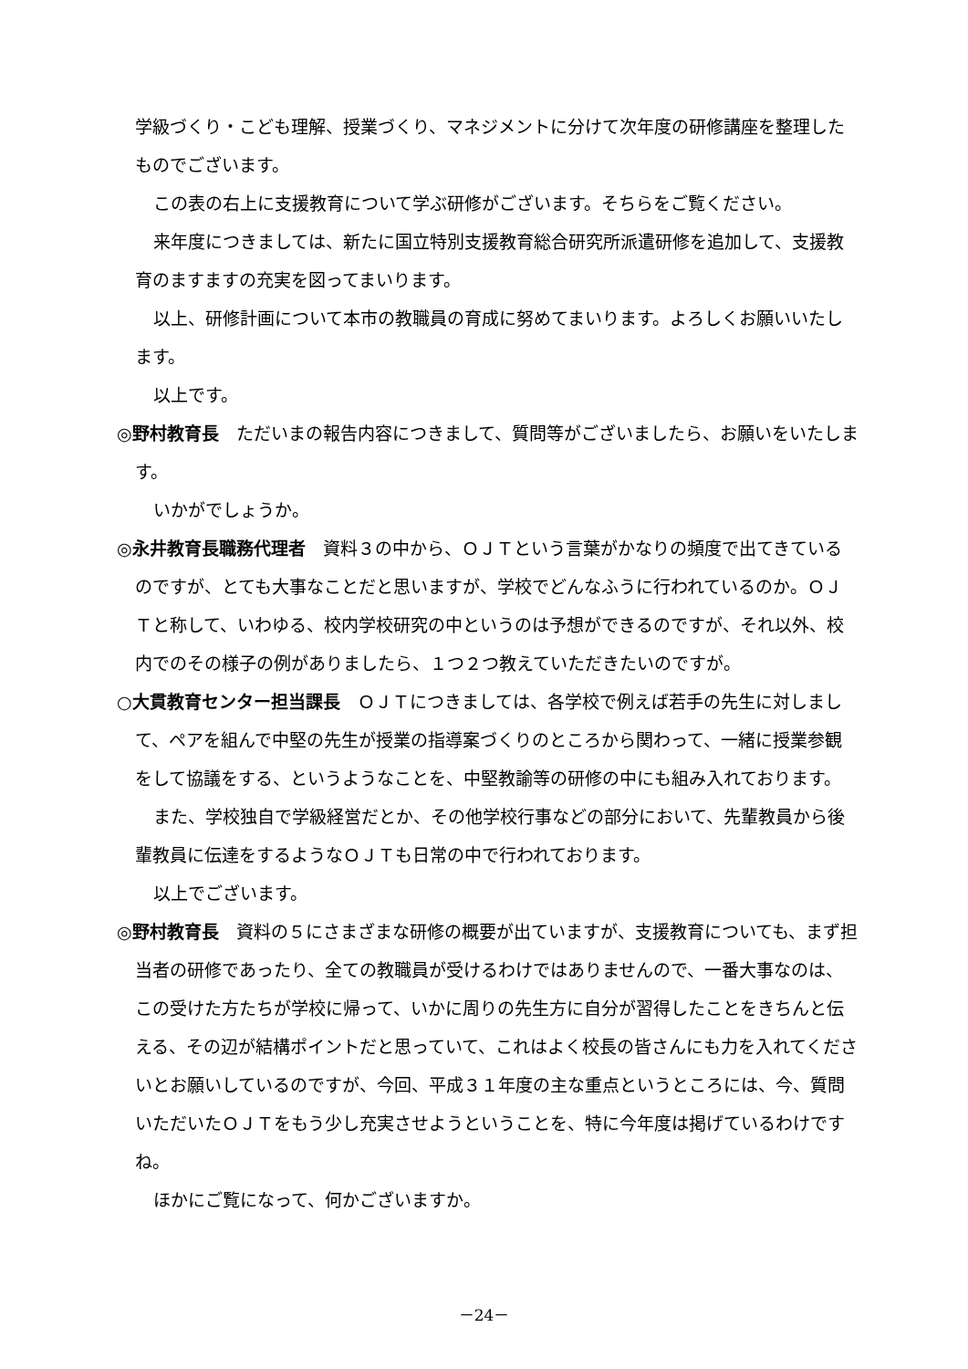学級づくり・こども理解、授業づくり、マネジメントに分けて次年度の研修講座を整理したものでございます。
この表の右上に支援教育について学ぶ研修がございます。そちらをご覧ください。
来年度につきましては、新たに国立特別支援教育総合研究所派遣研修を追加して、支援教育のますますの充実を図ってまいります。
以上、研修計画について本市の教職員の育成に努めてまいります。よろしくお願いいたします。
以上です。
◎野村教育長　ただいまの報告内容につきまして、質問等がございましたら、お願いをいたします。
いかがでしょうか。
◎永井教育長職務代理者　資料３の中から、ＯＪＴという言葉がかなりの頻度で出てきているのですが、とても大事なことだと思いますが、学校でどんなふうに行われているのか。ＯＪＴと称して、いわゆる、校内学校研究の中というのは予想ができるのですが、それ以外、校内でのその様子の例がありましたら、１つ２つ教えていただきたいのですが。
○大貫教育センター担当課長　ＯＪＴにつきましては、各学校で例えば若手の先生に対しまして、ペアを組んで中堅の先生が授業の指導案づくりのところから関わって、一緒に授業参観をして協議をする、というようなことを、中堅教諭等の研修の中にも組み入れております。
また、学校独自で学級経営だとか、その他学校行事などの部分において、先輩教員から後輩教員に伝達をするようなＯＪＴも日常の中で行われております。
以上でございます。
◎野村教育長　資料の５にさまざまな研修の概要が出ていますが、支援教育についても、まず担当者の研修であったり、全ての教職員が受けるわけではありませんので、一番大事なのは、この受けた方たちが学校に帰って、いかに周りの先生方に自分が習得したことをきちんと伝える、その辺が結構ポイントだと思っていて、これはよく校長の皆さんにも力を入れてくださいとお願いしているのですが、今回、平成３１年度の主な重点というところには、今、質問いただいたＯＪＴをもう少し充実させようということを、特に今年度は掲げているわけですね。
ほかにご覧になって、何かございますか。
－24－